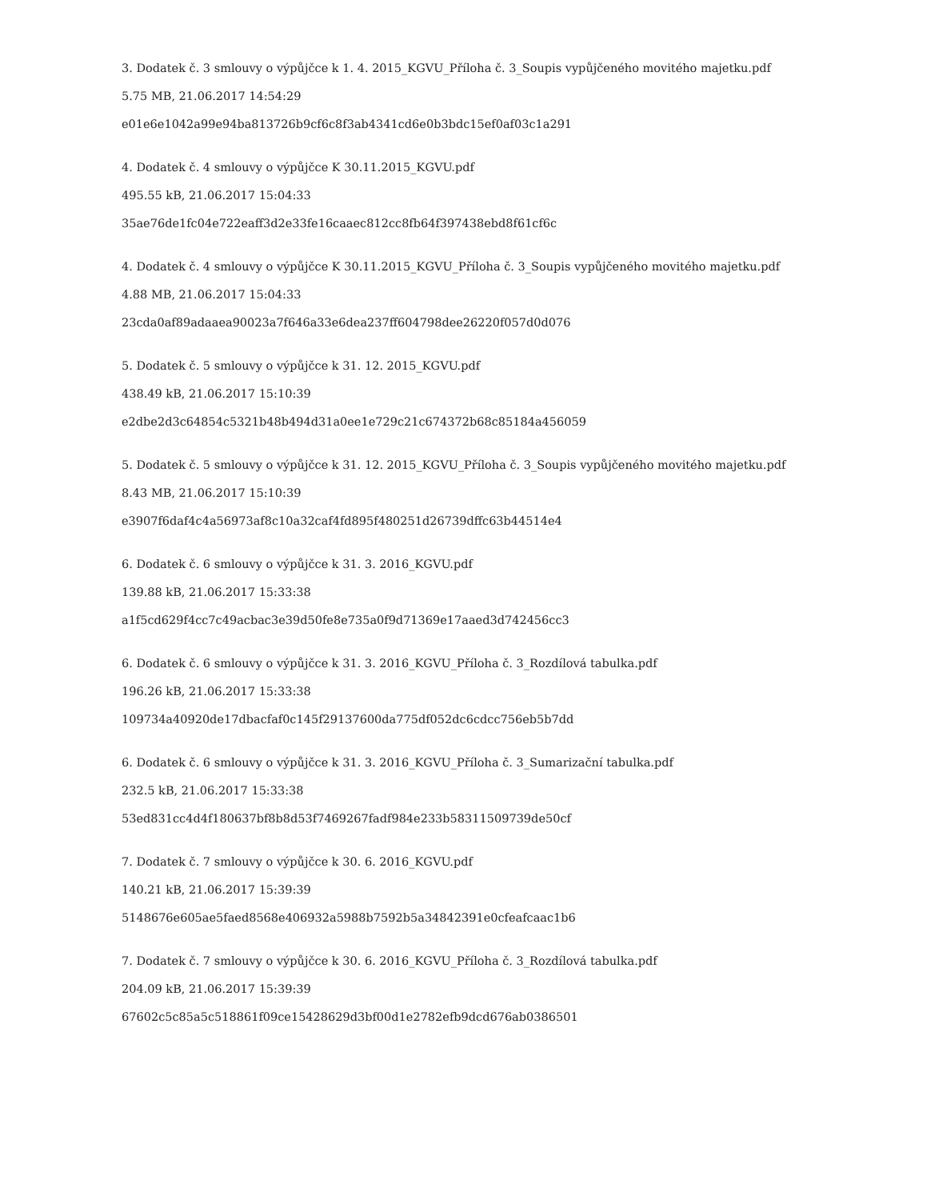3. Dodatek č. 3 smlouvy o výpůjčce k 1. 4. 2015_KGVU_Příloha č. 3_Soupis vypůjčeného movitého majetku.pdf
5.75 MB, 21.06.2017 14:54:29
e01e6e1042a99e94ba813726b9cf6c8f3ab4341cd6e0b3bdc15ef0af03c1a291
4. Dodatek č. 4 smlouvy o výpůjčce K 30.11.2015_KGVU.pdf
495.55 kB, 21.06.2017 15:04:33
35ae76de1fc04e722eaff3d2e33fe16caaec812cc8fb64f397438ebd8f61cf6c
4. Dodatek č. 4 smlouvy o výpůjčce K 30.11.2015_KGVU_Příloha č. 3_Soupis vypůjčeného movitého majetku.pdf
4.88 MB, 21.06.2017 15:04:33
23cda0af89adaaea90023a7f646a33e6dea237ff604798dee26220f057d0d076
5. Dodatek č. 5 smlouvy o výpůjčce k 31. 12. 2015_KGVU.pdf
438.49 kB, 21.06.2017 15:10:39
e2dbe2d3c64854c5321b48b494d31a0ee1e729c21c674372b68c85184a456059
5. Dodatek č. 5 smlouvy o výpůjčce k 31. 12. 2015_KGVU_Příloha č. 3_Soupis vypůjčeného movitého majetku.pdf
8.43 MB, 21.06.2017 15:10:39
e3907f6daf4c4a56973af8c10a32caf4fd895f480251d26739dffc63b44514e4
6. Dodatek č. 6 smlouvy o výpůjčce k 31. 3. 2016_KGVU.pdf
139.88 kB, 21.06.2017 15:33:38
a1f5cd629f4cc7c49acbac3e39d50fe8e735a0f9d71369e17aaed3d742456cc3
6. Dodatek č. 6 smlouvy o výpůjčce k 31. 3. 2016_KGVU_Příloha č. 3_Rozdílová tabulka.pdf
196.26 kB, 21.06.2017 15:33:38
109734a40920de17dbacfaf0c145f29137600da775df052dc6cdcc756eb5b7dd
6. Dodatek č. 6 smlouvy o výpůjčce k 31. 3. 2016_KGVU_Příloha č. 3_Sumarizační tabulka.pdf
232.5 kB, 21.06.2017 15:33:38
53ed831cc4d4f180637bf8b8d53f7469267fadf984e233b58311509739de50cf
7. Dodatek č. 7 smlouvy o výpůjčce k 30. 6. 2016_KGVU.pdf
140.21 kB, 21.06.2017 15:39:39
5148676e605ae5faed8568e406932a5988b7592b5a34842391e0cfeafcaac1b6
7. Dodatek č. 7 smlouvy o výpůjčce k 30. 6. 2016_KGVU_Příloha č. 3_Rozdílová tabulka.pdf
204.09 kB, 21.06.2017 15:39:39
67602c5c85a5c518861f09ce15428629d3bf00d1e2782efb9dcd676ab0386501